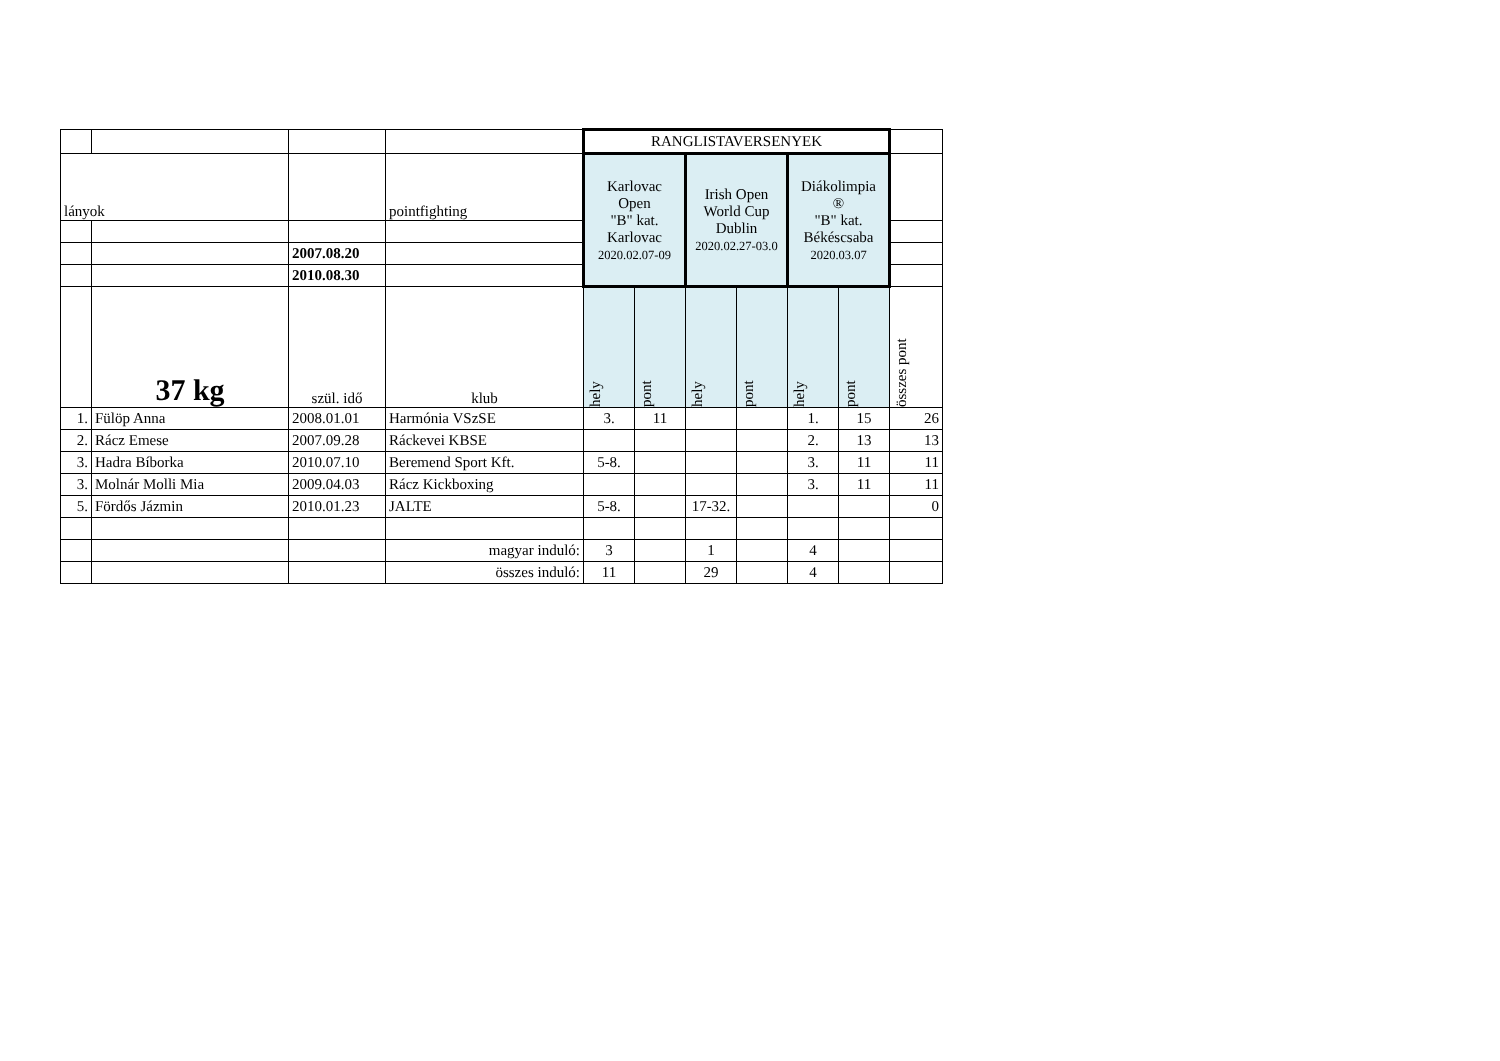| | | | | RANGLISTAVERSENYEK | | | | | | |
| lányok | | | pointfighting | Karlovac Open "B" kat. Karlovac 2020.02.07-09 | | Irish Open World Cup Dublin 2020.02.27-03.0 | | Diákolimpia ® "B" kat. Békéscsaba 2020.03.07 | | |
| | | 2007.08.20 | | | | | | | | |
| | | 2010.08.30 | | | | | | | | |
| | 37 kg | szül. idő | klub | hely | pont | hely | pont | hely | pont | összes pont |
| 1. | Fülöp Anna | 2008.01.01 | Harmónia VSzSE | 3. | 11 | | | 1. | 15 | 26 |
| 2. | Rácz Emese | 2007.09.28 | Ráckevei KBSE | | | | | 2. | 13 | 13 |
| 3. | Hadra Bíborka | 2010.07.10 | Beremend Sport Kft. | 5-8. | | | | 3. | 11 | 11 |
| 3. | Molnár Molli Mia | 2009.04.03 | Rácz Kickboxing | | | | | 3. | 11 | 11 |
| 5. | Fördős Jázmin | 2010.01.23 | JALTE | 5-8. | | 17-32. | | | | 0 |
| | | | magyar induló: | 3 | | 1 | | 4 | | |
| | | | összes induló: | 11 | | 29 | | 4 | | |